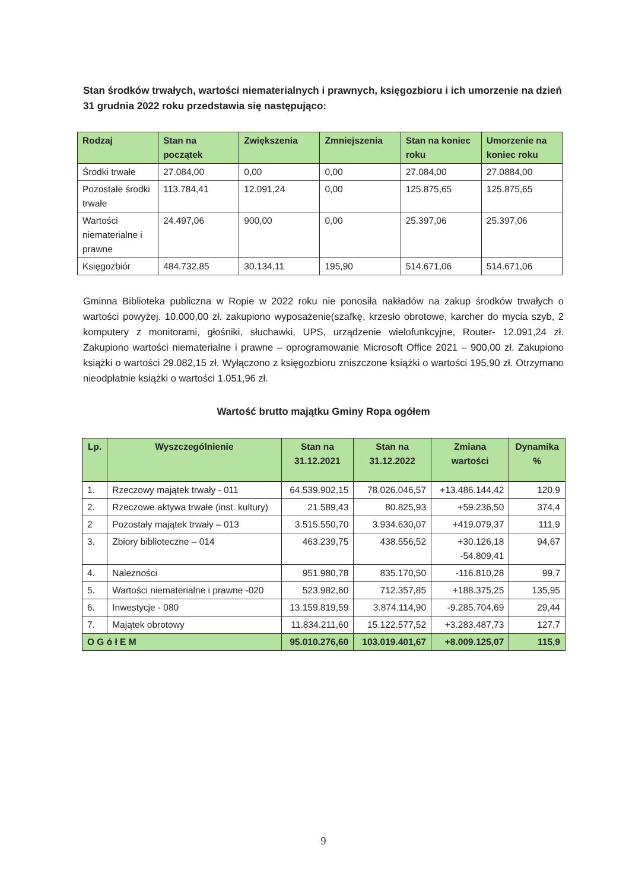Stan środków trwałych, wartości niematerialnych i prawnych, księgozbioru i ich umorzenie na dzień 31 grudnia 2022 roku przedstawia się następująco:
| Rodzaj | Stan na początek | Zwiększenia | Zmniejszenia | Stan na koniec roku | Umorzenie na koniec roku |
| --- | --- | --- | --- | --- | --- |
| Środki trwałe | 27.084,00 | 0,00 | 0,00 | 27.084,00 | 27.0884,00 |
| Pozostałe środki trwałe | 113.784,41 | 12.091,24 | 0,00 | 125.875,65 | 125.875,65 |
| Wartości niematerialne i prawne | 24.497,06 | 900,00 | 0,00 | 25.397,06 | 25.397,06 |
| Księgozbiór | 484.732,85 | 30.134,11 | 195,90 | 514.671,06 | 514.671,06 |
Gminna Biblioteka publiczna w Ropie w 2022 roku nie ponosiła nakładów na zakup środków trwałych o wartości powyżej. 10.000,00 zł. zakupiono wyposażenie(szafkę, krzesło obrotowe, karcher do mycia szyb, 2 komputery z monitorami, głośniki, słuchawki, UPS, urządzenie wielofunkcyjne, Router- 12.091,24 zł. Zakupiono wartości niematerialne i prawne – oprogramowanie Microsoft Office 2021 – 900,00 zł. Zakupiono książki o wartości 29.082,15 zł. Wyłączono z księgozbioru zniszczone książki o wartości 195,90 zł. Otrzymano nieodpłatnie książki o wartości 1.051,96 zł.
Wartość brutto majątku Gminy Ropa ogółem
| Lp. | Wyszczególnienie | Stan na 31.12.2021 | Stan na 31.12.2022 | Zmiana wartości | Dynamika % |
| --- | --- | --- | --- | --- | --- |
| 1. | Rzeczowy majątek trwały - 011 | 64.539.902,15 | 78.026.046,57 | +13.486.144,42 | 120,9 |
| 2. | Rzeczowe aktywa trwałe (inst. kultury) | 21.589,43 | 80.825,93 | +59.236,50 | 374,4 |
| 2 | Pozostały majątek trwały – 013 | 3.515.550,70 | 3.934.630,07 | +419.079,37 | 111,9 |
| 3. | Zbiory biblioteczne – 014 | 463.239,75 | 438.556,52 | +30.126,18 -54.809,41 | 94,67 |
| 4. | Należności | 951.980,78 | 835.170,50 | -116.810,28 | 99,7 |
| 5. | Wartości niematerialne i prawne -020 | 523.982,60 | 712.357,85 | +188.375,25 | 135,95 |
| 6. | Inwestycje - 080 | 13.159.819,59 | 3.874.114,90 | -9.285.704,69 | 29,44 |
| 7. | Majątek obrotowy | 11.834.211,60 | 15.122.577,52 | +3.283.487,73 | 127,7 |
| O G ó ł E M | | 95.010.276,60 | 103.019.401,67 | +8.009.125,07 | 115,9 |
9